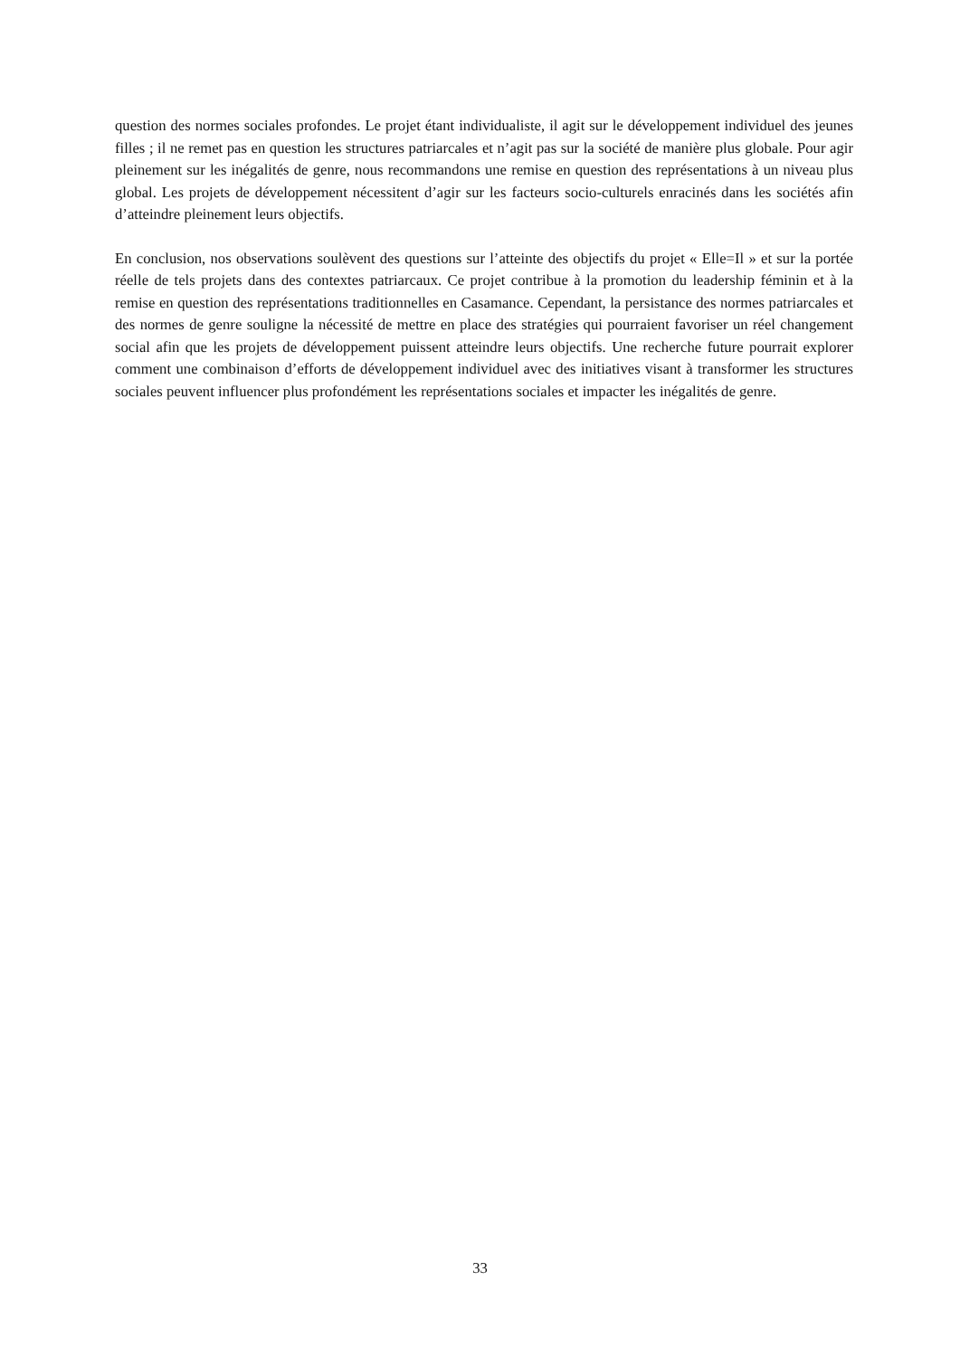question des normes sociales profondes. Le projet étant individualiste, il agit sur le développement individuel des jeunes filles ; il ne remet pas en question les structures patriarcales et n’agit pas sur la société de manière plus globale. Pour agir pleinement sur les inégalités de genre, nous recommandons une remise en question des représentations à un niveau plus global. Les projets de développement nécessitent d’agir sur les facteurs socio-culturels enracinés dans les sociétés afin d’atteindre pleinement leurs objectifs.
En conclusion, nos observations soulèvent des questions sur l’atteinte des objectifs du projet « Elle=Il » et sur la portée réelle de tels projets dans des contextes patriarcaux. Ce projet contribue à la promotion du leadership féminin et à la remise en question des représentations traditionnelles en Casamance. Cependant, la persistance des normes patriarcales et des normes de genre souligne la nécessité de mettre en place des stratégies qui pourraient favoriser un réel changement social afin que les projets de développement puissent atteindre leurs objectifs. Une recherche future pourrait explorer comment une combinaison d’efforts de développement individuel avec des initiatives visant à transformer les structures sociales peuvent influencer plus profondément les représentations sociales et impacter les inégalités de genre.
33